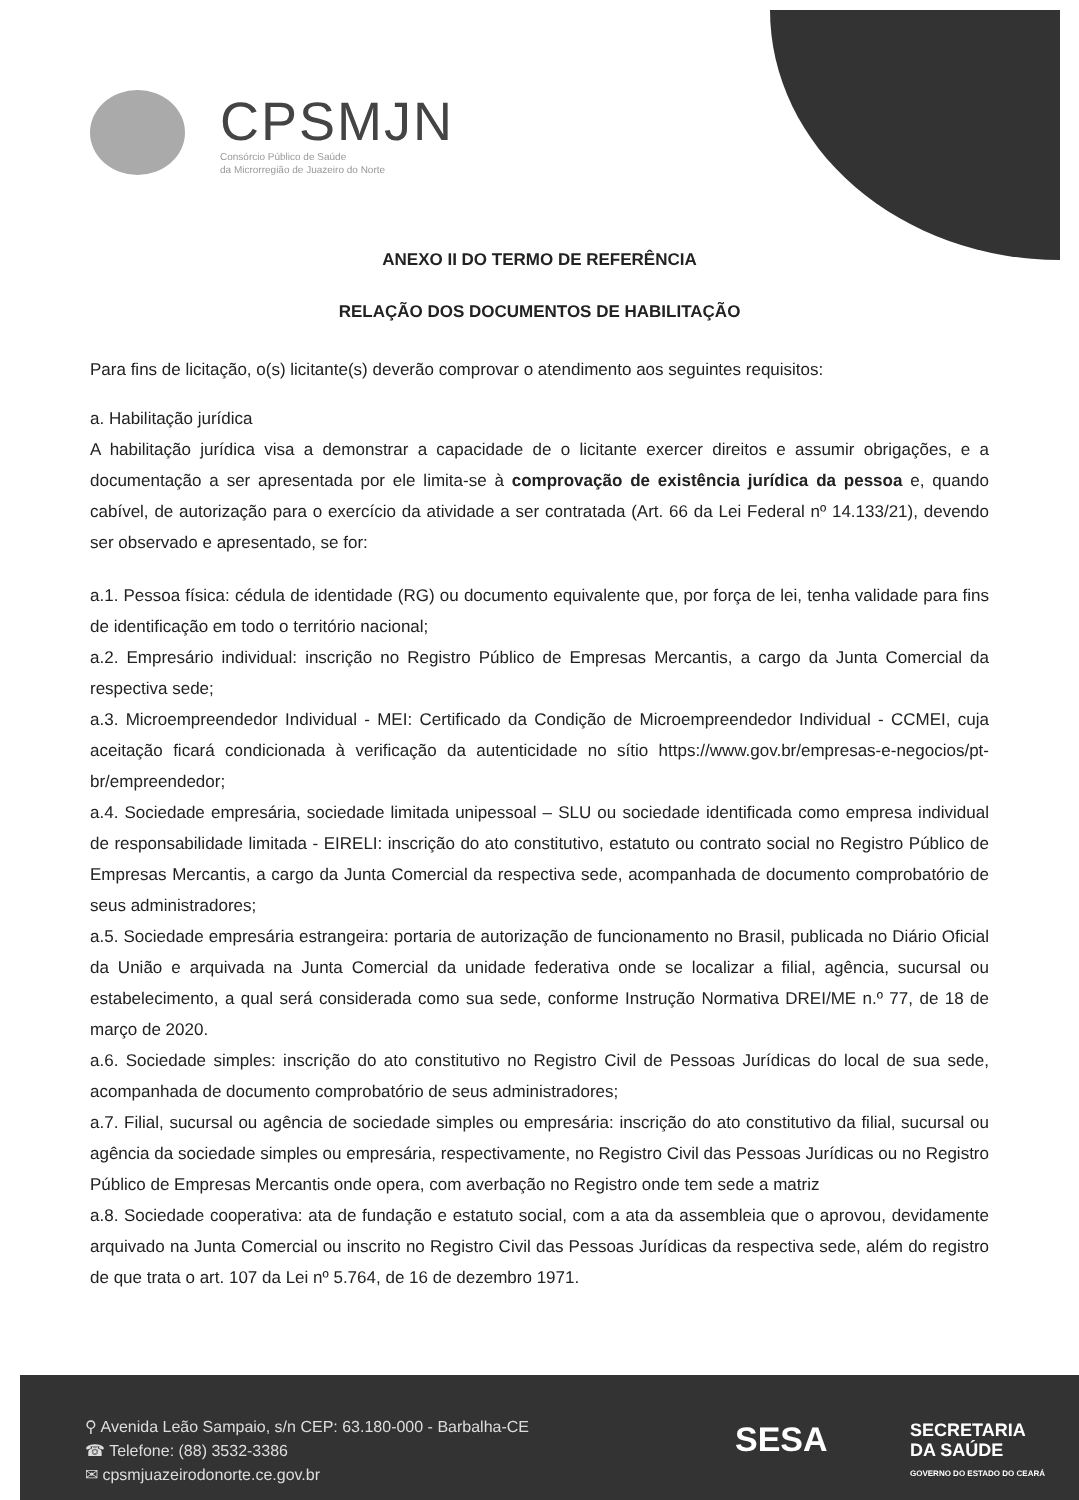CPSMJN
Consórcio Público de Saúde
da Microrregião de Juazeiro do Norte
ANEXO II DO TERMO DE REFERÊNCIA
RELAÇÃO DOS DOCUMENTOS DE HABILITAÇÃO
Para fins de licitação, o(s) licitante(s) deverão comprovar o atendimento aos seguintes requisitos:
a. Habilitação jurídica
A habilitação jurídica visa a demonstrar a capacidade de o licitante exercer direitos e assumir obrigações, e a documentação a ser apresentada por ele limita-se à comprovação de existência jurídica da pessoa e, quando cabível, de autorização para o exercício da atividade a ser contratada (Art. 66 da Lei Federal nº 14.133/21), devendo ser observado e apresentado, se for:
a.1. Pessoa física: cédula de identidade (RG) ou documento equivalente que, por força de lei, tenha validade para fins de identificação em todo o território nacional;
a.2. Empresário individual: inscrição no Registro Público de Empresas Mercantis, a cargo da Junta Comercial da respectiva sede;
a.3. Microempreendedor Individual - MEI: Certificado da Condição de Microempreendedor Individual - CCMEI, cuja aceitação ficará condicionada à verificação da autenticidade no sítio https://www.gov.br/empresas-e-negocios/pt-br/empreendedor;
a.4. Sociedade empresária, sociedade limitada unipessoal – SLU ou sociedade identificada como empresa individual de responsabilidade limitada - EIRELI: inscrição do ato constitutivo, estatuto ou contrato social no Registro Público de Empresas Mercantis, a cargo da Junta Comercial da respectiva sede, acompanhada de documento comprobatório de seus administradores;
a.5. Sociedade empresária estrangeira: portaria de autorização de funcionamento no Brasil, publicada no Diário Oficial da União e arquivada na Junta Comercial da unidade federativa onde se localizar a filial, agência, sucursal ou estabelecimento, a qual será considerada como sua sede, conforme Instrução Normativa DREI/ME n.º 77, de 18 de março de 2020.
a.6. Sociedade simples: inscrição do ato constitutivo no Registro Civil de Pessoas Jurídicas do local de sua sede, acompanhada de documento comprobatório de seus administradores;
a.7. Filial, sucursal ou agência de sociedade simples ou empresária: inscrição do ato constitutivo da filial, sucursal ou agência da sociedade simples ou empresária, respectivamente, no Registro Civil das Pessoas Jurídicas ou no Registro Público de Empresas Mercantis onde opera, com averbação no Registro onde tem sede a matriz
a.8. Sociedade cooperativa: ata de fundação e estatuto social, com a ata da assembleia que o aprovou, devidamente arquivado na Junta Comercial ou inscrito no Registro Civil das Pessoas Jurídicas da respectiva sede, além do registro de que trata o art. 107 da Lei nº 5.764, de 16 de dezembro 1971.
⚲ Avenida Leão Sampaio, s/n CEP: 63.180-000 - Barbalha-CE
☎ Telefone: (88) 3532-3386
✉ cpsmjuazeirodonorte.ce.gov.br
SESA
SECRETARIA
DA SAÚDE
GOVERNO DO ESTADO DO CEARÁ